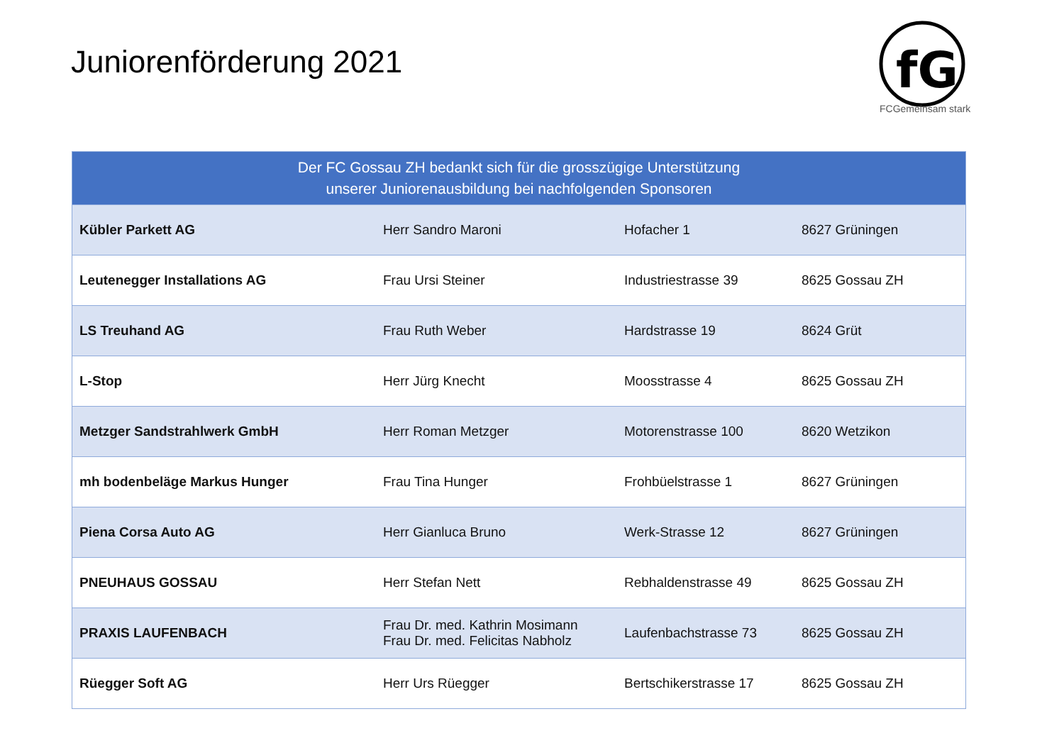Juniorenförderung 2021
fG
FCGemeinsam stark
| Der FC Gossau ZH bedankt sich für die grosszügige Unterstützung unserer Juniorenausbildung bei nachfolgenden Sponsoren | | | |
| --- | --- | --- | --- |
| Kübler Parkett AG | Herr Sandro Maroni | Hofacher 1 | 8627 Grüningen |
| Leutenegger Installations AG | Frau Ursi Steiner | Industriestrasse 39 | 8625 Gossau ZH |
| LS Treuhand AG | Frau Ruth Weber | Hardstrasse 19 | 8624 Grüt |
| L-Stop | Herr Jürg Knecht | Moosstrasse 4 | 8625 Gossau ZH |
| Metzger Sandstrahlwerk GmbH | Herr Roman Metzger | Motorenstrasse 100 | 8620 Wetzikon |
| mh bodenbeläge Markus Hunger | Frau Tina Hunger | Frohbüelstrasse 1 | 8627 Grüningen |
| Piena Corsa Auto AG | Herr Gianluca Bruno | Werk-Strasse 12 | 8627 Grüningen |
| PNEUHAUS GOSSAU | Herr Stefan Nett | Rebhaldenstrasse 49 | 8625 Gossau ZH |
| PRAXIS LAUFENBACH | Frau Dr. med. Kathrin Mosimann Frau Dr. med. Felicitas Nabholz | Laufenbachstrasse 73 | 8625 Gossau ZH |
| Rüegger Soft AG | Herr Urs Rüegger | Bertschikerstrasse 17 | 8625 Gossau ZH |